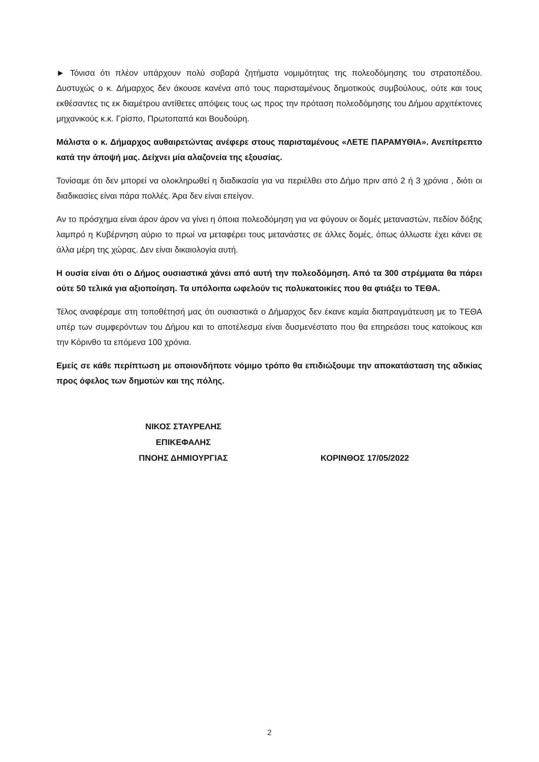► Τόνισα ότι πλέον υπάρχουν πολύ σοβαρά ζητήματα νομιμότητας της πολεοδόμησης του στρατοπέδου. Δυστυχώς ο κ. Δήμαρχος δεν άκουσε κανένα από τους παρισταμένους δημοτικούς συμβούλους, ούτε και τους εκθέσαντες τις εκ διαμέτρου αντίθετες απόψεις τους ως προς την πρόταση πολεοδόμησης του Δήμου αρχιτέκτονες μηχανικούς κ.κ. Γρίσπο, Πρωτοπαπά και Βουδούρη.
Μάλιστα ο κ. Δήμαρχος αυθαιρετώντας ανέφερε στους παρισταμένους «ΛΕΤΕ ΠΑΡΑΜΥΘΙΑ». Ανεπίτρεπτο κατά την άποψή μας. Δείχνει μία αλαζονεία της εξουσίας.
Τονίσαμε ότι δεν μπορεί να ολοκληρωθεί η διαδικασία για να περιέλθει στο Δήμο πριν από 2 ή 3 χρόνια , διότι οι διαδικασίες είναι πάρα πολλές. Άρα δεν είναι επείγον.
Αν το πρόσχημα είναι άρον άρον να γίνει η όποια πολεοδόμηση για να φύγουν οι δομές μεταναστών, πεδίον δόξης λαμπρό η Κυβέρνηση αύριο το πρωί να μεταφέρει τους μετανάστες σε άλλες δομές, όπως άλλωστε έχει κάνει σε άλλα μέρη της χώρας. Δεν είναι δικαιολογία αυτή.
Η ουσία είναι ότι ο Δήμος ουσιαστικά χάνει από αυτή την πολεοδόμηση. Από τα 300 στρέμματα θα πάρει ούτε 50 τελικά για αξιοποίηση. Τα υπόλοιπα ωφελούν τις πολυκατοικίες που θα φτιάξει το ΤΕΘΑ.
Τέλος αναφέραμε στη τοποθέτησή μας ότι ουσιαστικά ο Δήμαρχος δεν έκανε καμία διαπραγμάτευση με το ΤΕΘΑ υπέρ των συμφερόντων του Δήμου και το αποτέλεσμα είναι δυσμενέστατο που θα επηρεάσει τους κατοίκους και την Κόρινθο τα επόμενα 100 χρόνια.
Εμείς σε κάθε περίπτωση με οποιονδήποτε νόμιμο τρόπο θα επιδιώξουμε την αποκατάσταση της αδικίας προς όφελος των δημοτών και της πόλης.
ΝΙΚΟΣ ΣΤΑΥΡΕΛΗΣ
ΕΠΙΚΕΦΑΛΗΣ
ΠΝΟΗΣ ΔΗΜΙΟΥΡΓΙΑΣ
ΚΟΡΙΝΘΟΣ 17/05/2022
2